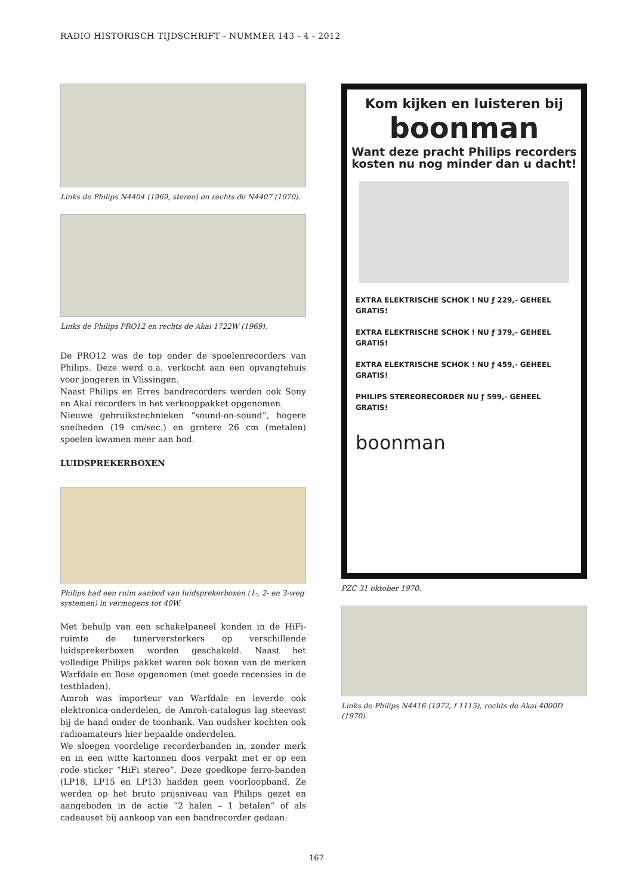RADIO HISTORISCH TIJDSCHRIFT - NUMMER 143 - 4 - 2012
Links de Philips N4404 (1969, stereo) en rechts de N4407 (1970).
Links de Philips PRO12 en rechts de Akai 1722W (1969).
De PRO12 was de top onder de spoelenrecorders van Philips. Deze werd o.a. verkocht aan een opvangtehuis voor jongeren in Vlissingen.
Naast Philips en Erres bandrecorders werden ook Sony en Akai recorders in het verkooppakket opgenomen.
Nieuwe gebruikstechnieken “sound-on-sound”, hogere snelheden (19 cm/sec.) en grotere 26 cm (metalen) spoelen kwamen meer aan bod.
LUIDSPREKERBOXEN
Philips had een ruim aanbod van luidsprekerboxen (1-, 2- en 3-weg systemen) in vermogens tot 40W.
Met behulp van een schakelpaneel konden in de HiFi-ruimte de tunerversterkers op verschillende luidsprekerboxen worden geschakeld. Naast het volledige Philips pakket waren ook boxen van de merken Warfdale en Bose opgenomen (met goede recensies in de testbladen).
Amroh was importeur van Warfdale en leverde ook elektronica-onderdelen, de Amroh-catalogus lag steevast bij de hand onder de toonbank. Van oudsher kochten ook radioamateurs hier bepaalde onderdelen.
We sloegen voordelige recorderbanden in, zonder merk en in een witte kartonnen doos verpakt met er op een rode sticker “HiFi stereo”. Deze goedkope ferro-banden (LP18, LP15 en LP13) hadden geen voorloopband. Ze werden op het bruto prijsniveau van Philips gezet en aangeboden in de actie “2 halen – 1 betalen” of als cadeauset bij aankoop van een bandrecorder gedaan:
Kom kijken en luisteren bij
boonman
Want deze pracht Philips recorders
kosten nu nog minder dan u dacht!
EXTRA ELEKTRISCHE SCHOK ! NU ƒ 229,- GEHEEL GRATIS!
EXTRA ELEKTRISCHE SCHOK ! NU ƒ 379,- GEHEEL GRATIS!
EXTRA ELEKTRISCHE SCHOK ! NU ƒ 459,- GEHEEL GRATIS!
PHILIPS STEREORECORDER NU ƒ 599,- GEHEEL GRATIS!
boonman
PZC 31 oktober 1970.
Links de Philips N4416 (1972, f 1115), rechts de Akai 4000D (1970).
167